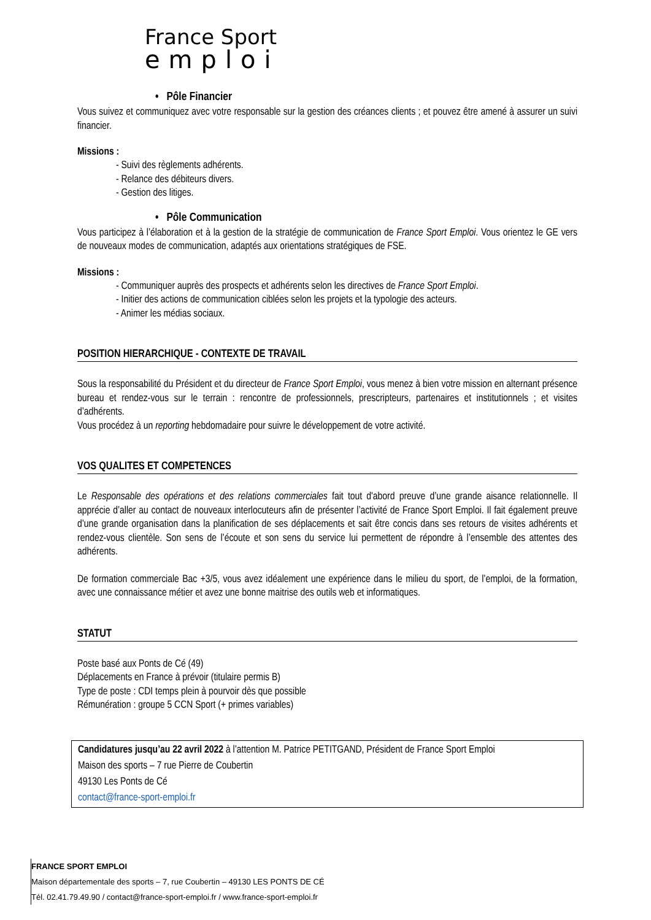France Sport
emploi
• Pôle Financier
Vous suivez et communiquez avec votre responsable sur la gestion des créances clients ; et pouvez être amené à assurer un suivi financier.
Missions :
- Suivi des règlements adhérents.
- Relance des débiteurs divers.
- Gestion des litiges.
• Pôle Communication
Vous participez à l’élaboration et à la gestion de la stratégie de communication de France Sport Emploi. Vous orientez le GE vers de nouveaux modes de communication, adaptés aux orientations stratégiques de FSE.
Missions :
- Communiquer auprès des prospects et adhérents selon les directives de France Sport Emploi.
- Initier des actions de communication ciblées selon les projets et la typologie des acteurs.
- Animer les médias sociaux.
POSITION HIERARCHIQUE - CONTEXTE DE TRAVAIL
Sous la responsabilité du Président et du directeur de France Sport Emploi, vous menez à bien votre mission en alternant présence bureau et rendez-vous sur le terrain : rencontre de professionnels, prescripteurs, partenaires et institutionnels ; et visites d’adhérents.
Vous procédez à un reporting hebdomadaire pour suivre le développement de votre activité.
VOS QUALITES ET COMPETENCES
Le Responsable des opérations et des relations commerciales fait tout d'abord preuve d’une grande aisance relationnelle. Il apprécie d’aller au contact de nouveaux interlocuteurs afin de présenter l’activité de France Sport Emploi. Il fait également preuve d’une grande organisation dans la planification de ses déplacements et sait être concis dans ses retours de visites adhérents et rendez-vous clientèle. Son sens de l’écoute et son sens du service lui permettent de répondre à l’ensemble des attentes des adhérents.
De formation commerciale Bac +3/5, vous avez idéalement une expérience dans le milieu du sport, de l’emploi, de la formation, avec une connaissance métier et avez une bonne maitrise des outils web et informatiques.
STATUT
Poste basé aux Ponts de Cé (49)
Déplacements en France à prévoir (titulaire permis B)
Type de poste : CDI temps plein à pourvoir dès que possible
Rémunération : groupe 5 CCN Sport (+ primes variables)
Candidatures jusqu’au 22 avril 2022 à l’attention M. Patrice PETITGAND, Président de France Sport Emploi
Maison des sports – 7 rue Pierre de Coubertin
49130 Les Ponts de Cé
contact@france-sport-emploi.fr
FRANCE SPORT EMPLOI
Maison départementale des sports – 7, rue Coubertin – 49130 LES PONTS DE CÉ
Tél. 02.41.79.49.90 / contact@france-sport-emploi.fr / www.france-sport-emploi.fr